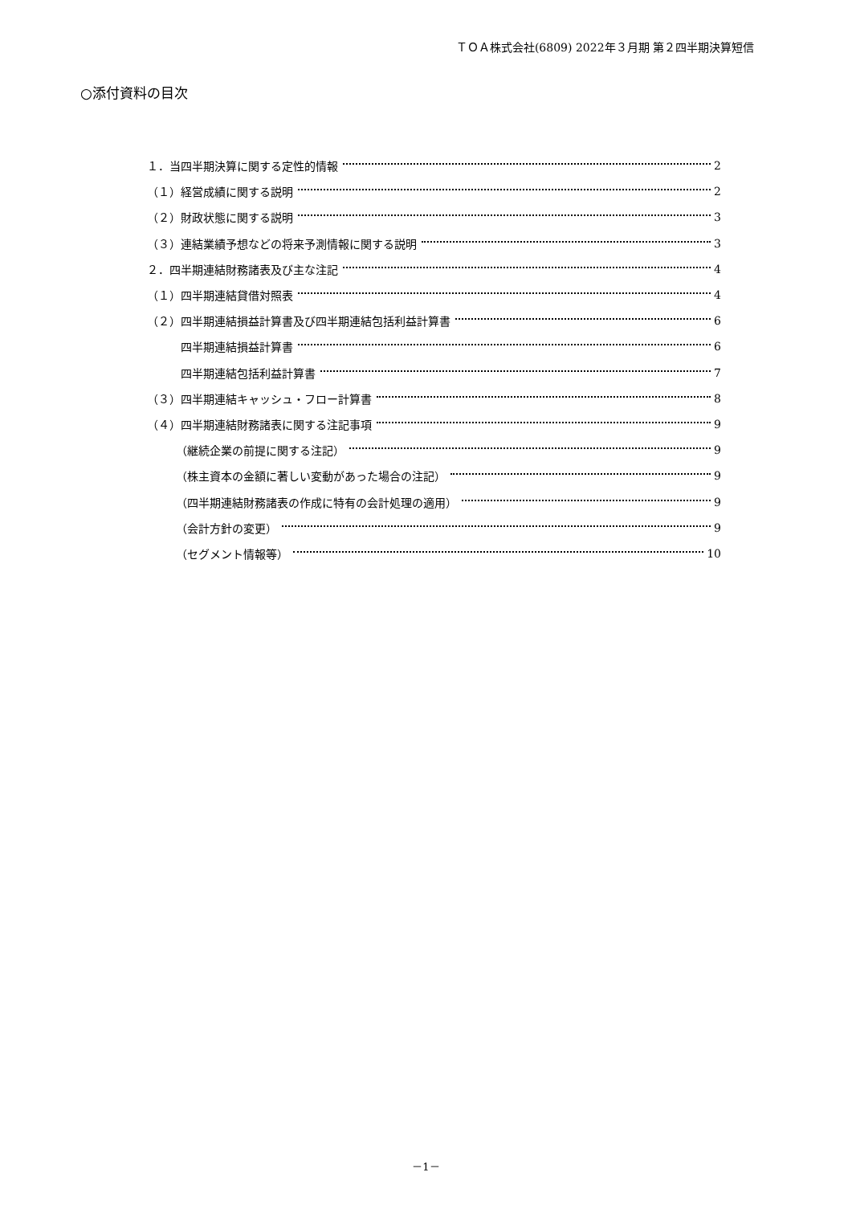ＴＯＡ株式会社(6809) 2022年３月期 第２四半期決算短信
○添付資料の目次
１．当四半期決算に関する定性的情報 2
（１）経営成績に関する説明 2
（２）財政状態に関する説明 3
（３）連結業績予想などの将来予測情報に関する説明 3
２．四半期連結財務諸表及び主な注記 4
（１）四半期連結貸借対照表 4
（２）四半期連結損益計算書及び四半期連結包括利益計算書 6
四半期連結損益計算書 6
四半期連結包括利益計算書 7
（３）四半期連結キャッシュ・フロー計算書 8
（４）四半期連結財務諸表に関する注記事項 9
（継続企業の前提に関する注記） 9
（株主資本の金額に著しい変動があった場合の注記） 9
（四半期連結財務諸表の作成に特有の会計処理の適用） 9
（会計方針の変更） 9
（セグメント情報等） 10
－1－